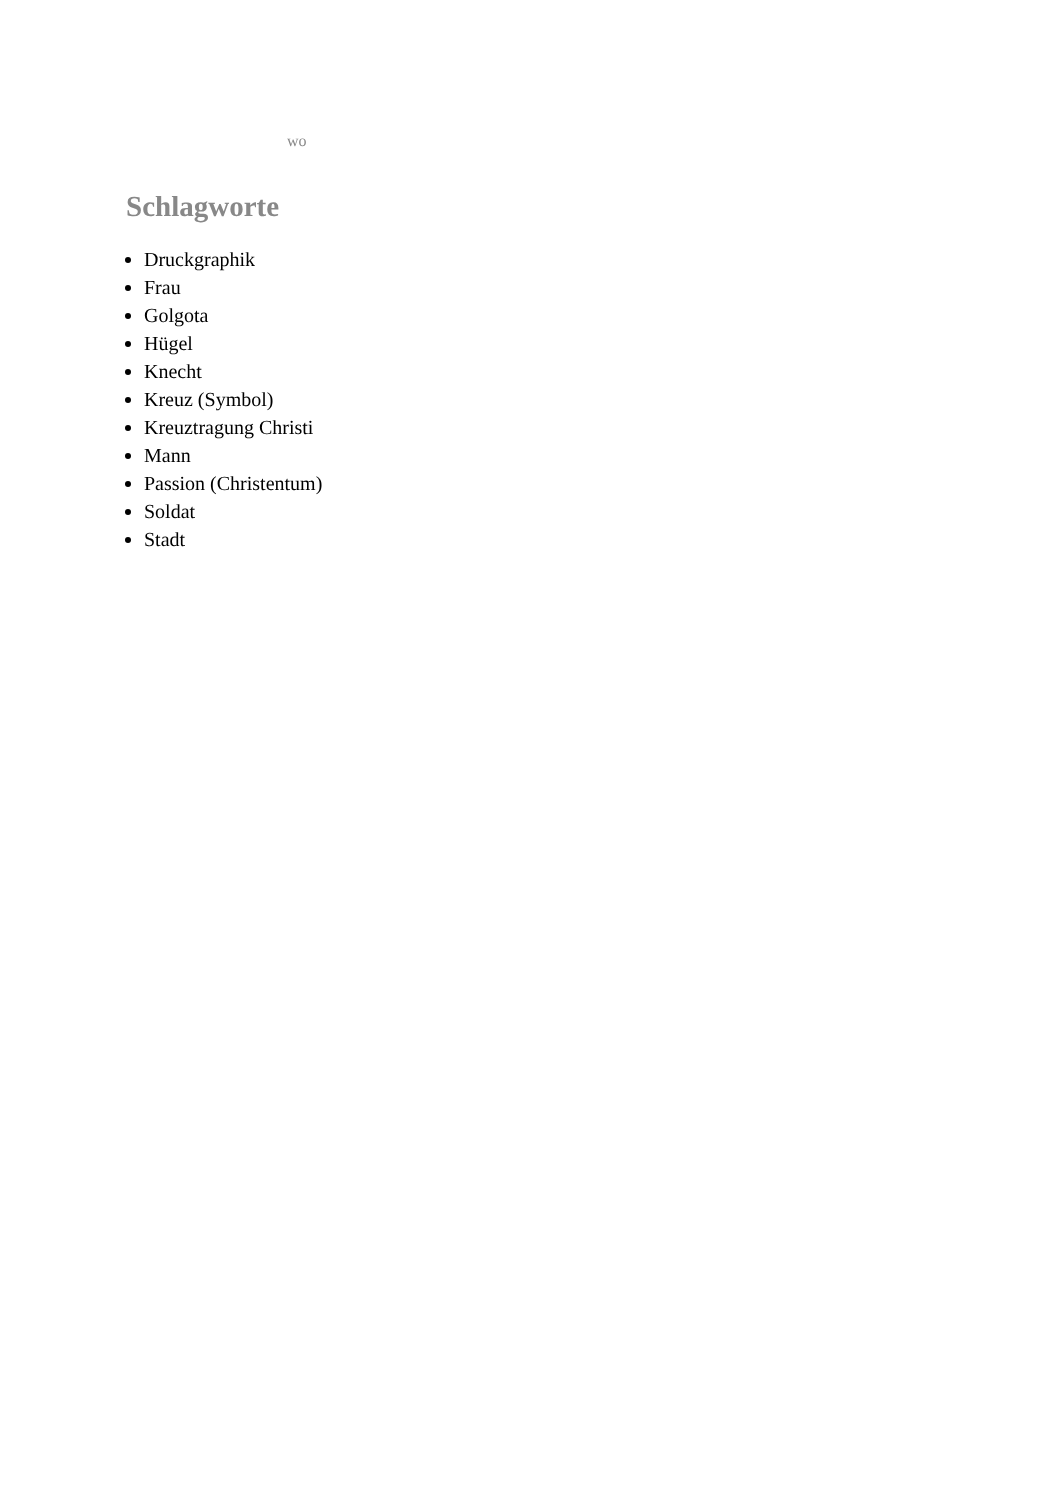wo
Schlagworte
Druckgraphik
Frau
Golgota
Hügel
Knecht
Kreuz (Symbol)
Kreuztragung Christi
Mann
Passion (Christentum)
Soldat
Stadt